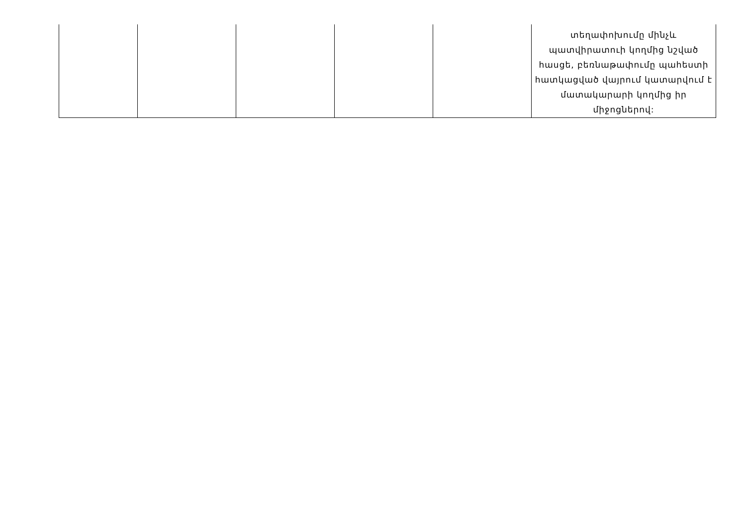| | | | | | տեղափոխումը մինչև պատվիրատուի կողմից նշված հասցե, բեռնաթափումը պահեստի հատկացված վայրում կատարվում է մատակարարի կողմից իր միջոցներով: |